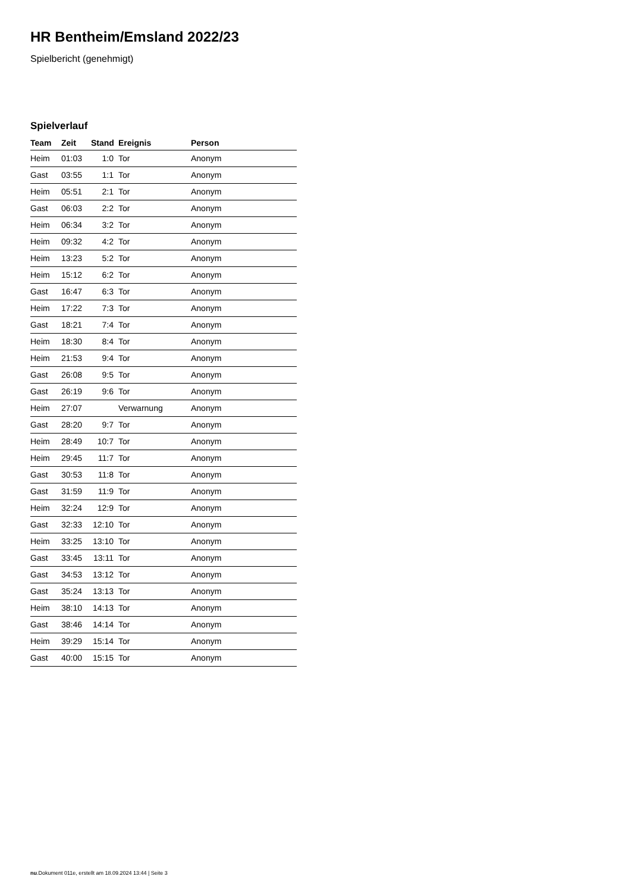HR Bentheim/Emsland 2022/23
Spielbericht (genehmigt)
Spielverlauf
| Team | Zeit | Stand | Ereignis | Person |
| --- | --- | --- | --- | --- |
| Heim | 01:03 | 1:0 | Tor | Anonym |
| Gast | 03:55 | 1:1 | Tor | Anonym |
| Heim | 05:51 | 2:1 | Tor | Anonym |
| Gast | 06:03 | 2:2 | Tor | Anonym |
| Heim | 06:34 | 3:2 | Tor | Anonym |
| Heim | 09:32 | 4:2 | Tor | Anonym |
| Heim | 13:23 | 5:2 | Tor | Anonym |
| Heim | 15:12 | 6:2 | Tor | Anonym |
| Gast | 16:47 | 6:3 | Tor | Anonym |
| Heim | 17:22 | 7:3 | Tor | Anonym |
| Gast | 18:21 | 7:4 | Tor | Anonym |
| Heim | 18:30 | 8:4 | Tor | Anonym |
| Heim | 21:53 | 9:4 | Tor | Anonym |
| Gast | 26:08 | 9:5 | Tor | Anonym |
| Gast | 26:19 | 9:6 | Tor | Anonym |
| Heim | 27:07 | | Verwarnung | Anonym |
| Gast | 28:20 | 9:7 | Tor | Anonym |
| Heim | 28:49 | 10:7 | Tor | Anonym |
| Heim | 29:45 | 11:7 | Tor | Anonym |
| Gast | 30:53 | 11:8 | Tor | Anonym |
| Gast | 31:59 | 11:9 | Tor | Anonym |
| Heim | 32:24 | 12:9 | Tor | Anonym |
| Gast | 32:33 | 12:10 | Tor | Anonym |
| Heim | 33:25 | 13:10 | Tor | Anonym |
| Gast | 33:45 | 13:11 | Tor | Anonym |
| Gast | 34:53 | 13:12 | Tor | Anonym |
| Gast | 35:24 | 13:13 | Tor | Anonym |
| Heim | 38:10 | 14:13 | Tor | Anonym |
| Gast | 38:46 | 14:14 | Tor | Anonym |
| Heim | 39:29 | 15:14 | Tor | Anonym |
| Gast | 40:00 | 15:15 | Tor | Anonym |
nu.Dokument 011e, erstellt am 18.09.2024 13:44 | Seite 3